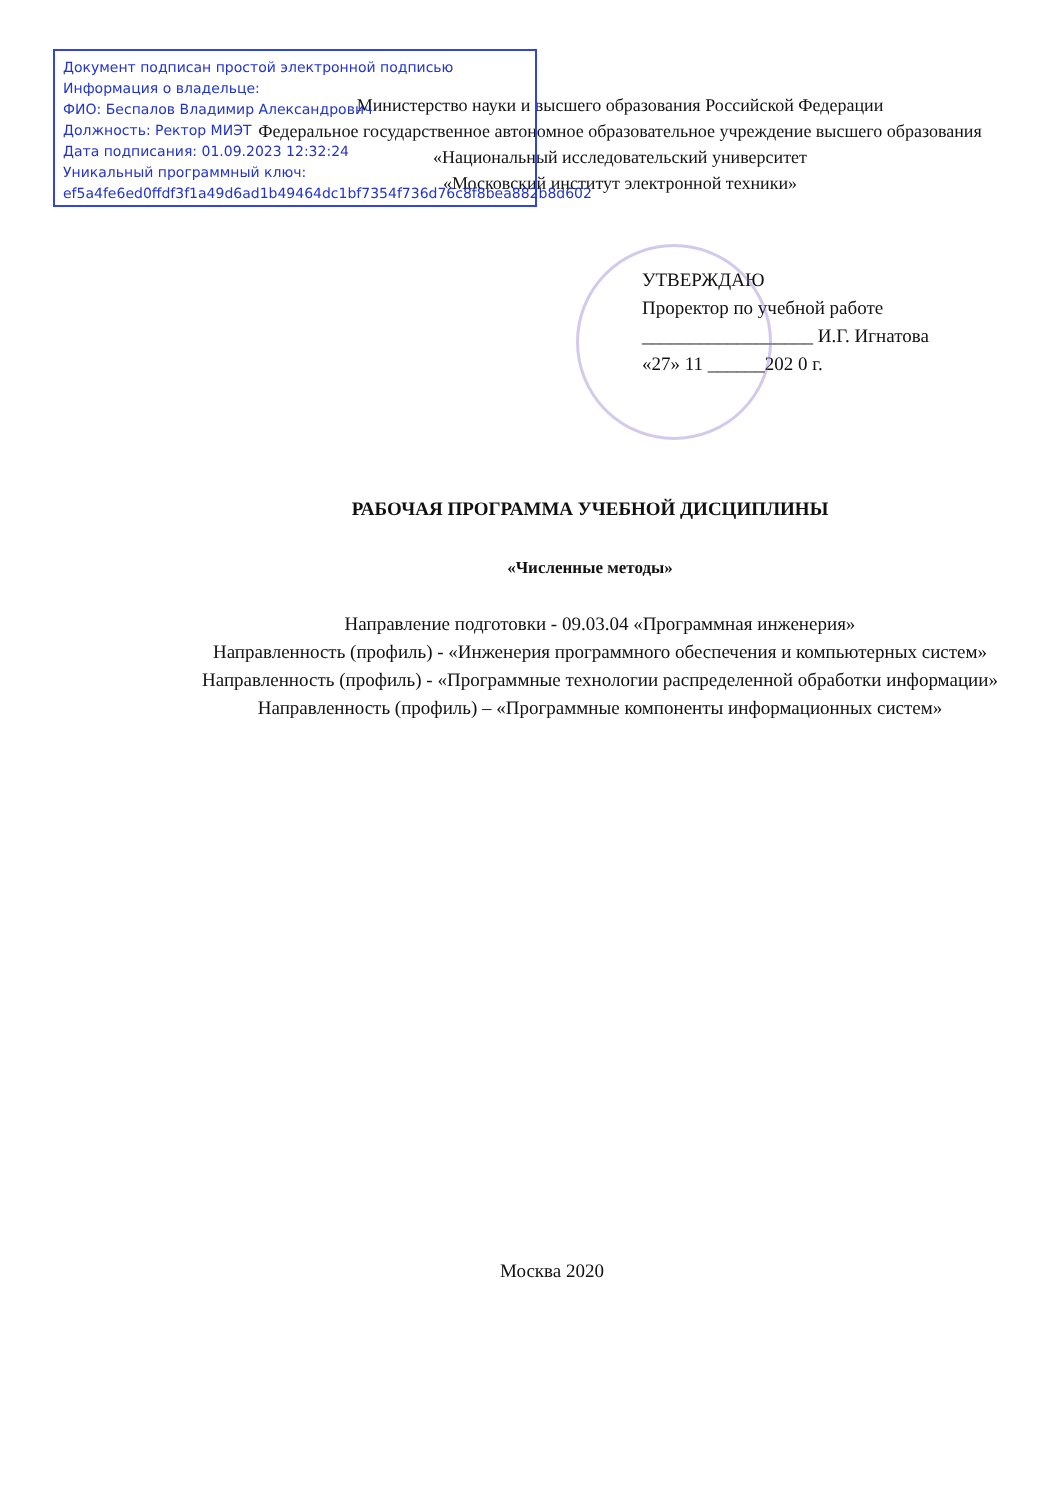Документ подписан простой электронной подписью
Информация о владельце:
ФИО: Беспалов Владимир Александрович
Должность: Ректор МИЭТ
Дата подписания: 01.09.2023 12:32:24
Уникальный программный ключ:
ef5a4fe6ed0ffdf3f1a49d6ad1b49464dc1bf7354f736d76c8f8bea882b8d602
Министерство науки и высшего образования Российской Федерации
Федеральное государственное автономное образовательное учреждение высшего образования
«Национальный исследовательский университет
«Московский институт электронной техники»
УТВЕРЖДАЮ
Проректор по учебной работе
__________________ И.Г. Игнатова
«27» 11 ______202 0 г.
РАБОЧАЯ ПРОГРАММА УЧЕБНОЙ ДИСЦИПЛИНЫ
«Численные методы»
Направление подготовки - 09.03.04 «Программная инженерия»
Направленность (профиль) - «Инженерия программного обеспечения и компьютерных систем»
Направленность (профиль) - «Программные технологии распределенной обработки информации»
Направленность (профиль) – «Программные компоненты информационных систем»
Москва 2020